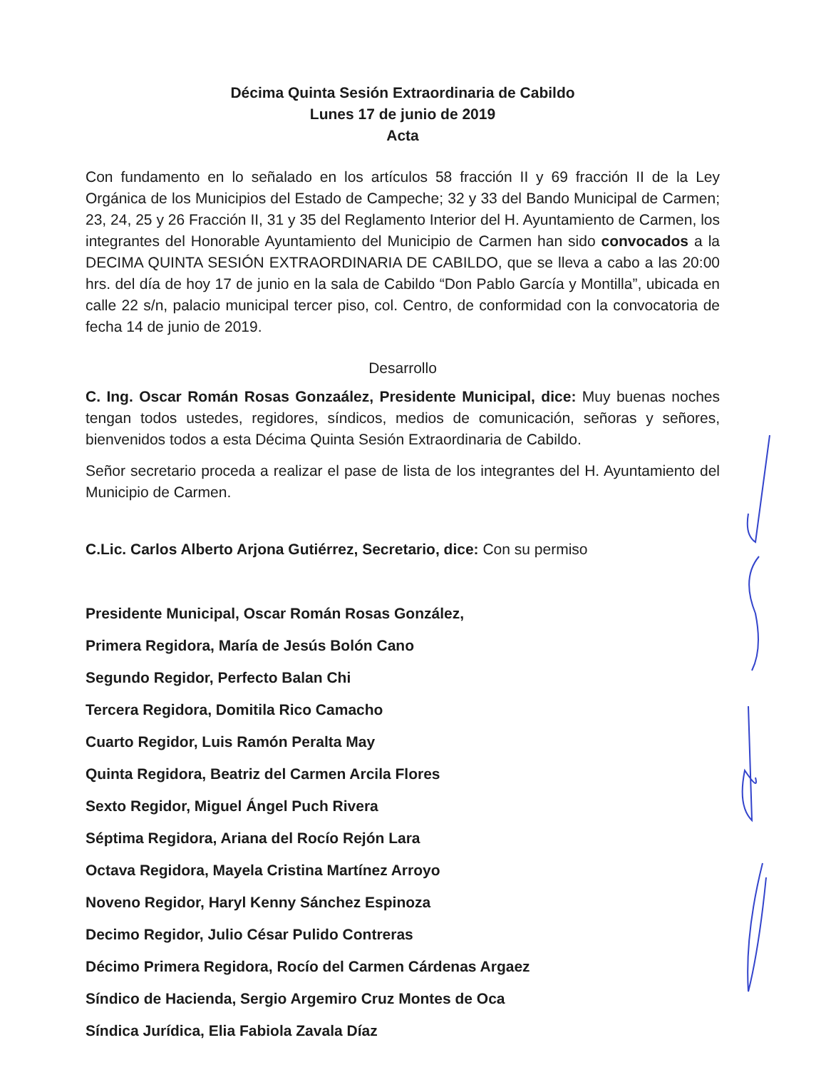Décima Quinta Sesión Extraordinaria de Cabildo
Lunes 17 de junio de 2019
Acta
Con fundamento en lo señalado en los artículos 58 fracción II y 69 fracción II de la Ley Orgánica de los Municipios del Estado de Campeche; 32 y 33 del Bando Municipal de Carmen; 23, 24, 25 y 26 Fracción II, 31 y 35 del Reglamento Interior del H. Ayuntamiento de Carmen, los integrantes del Honorable Ayuntamiento del Municipio de Carmen han sido convocados a la DECIMA QUINTA SESIÓN EXTRAORDINARIA DE CABILDO, que se lleva a cabo a las 20:00 hrs. del día de hoy 17 de junio en la sala de Cabildo “Don Pablo García y Montilla”, ubicada en calle 22 s/n, palacio municipal tercer piso, col. Centro, de conformidad con la convocatoria de fecha 14 de junio de 2019.
Desarrollo
C. Ing. Oscar Román Rosas Gonzaález, Presidente Municipal, dice: Muy buenas noches tengan todos ustedes, regidores, síndicos, medios de comunicación, señoras y señores, bienvenidos todos a esta Décima Quinta Sesión Extraordinaria de Cabildo.
Señor secretario proceda a realizar el pase de lista de los integrantes del H. Ayuntamiento del Municipio de Carmen.
C.Lic. Carlos Alberto Arjona Gutiérrez, Secretario, dice: Con su permiso
Presidente Municipal, Oscar Román Rosas González,
Primera Regidora, María de Jesús Bolón Cano
Segundo Regidor, Perfecto Balan Chi
Tercera Regidora, Domitila Rico Camacho
Cuarto Regidor, Luis Ramón Peralta May
Quinta Regidora, Beatriz del Carmen Arcila Flores
Sexto Regidor, Miguel Ángel Puch Rivera
Séptima Regidora, Ariana del Rocío Rejón Lara
Octava Regidora, Mayela Cristina Martínez Arroyo
Noveno Regidor, Haryl Kenny Sánchez Espinoza
Decimo Regidor, Julio César Pulido Contreras
Décimo Primera Regidora, Rocío del Carmen Cárdenas Argaez
Síndico de Hacienda, Sergio Argemiro Cruz Montes de Oca
Síndica Jurídica, Elia Fabiola Zavala Díaz